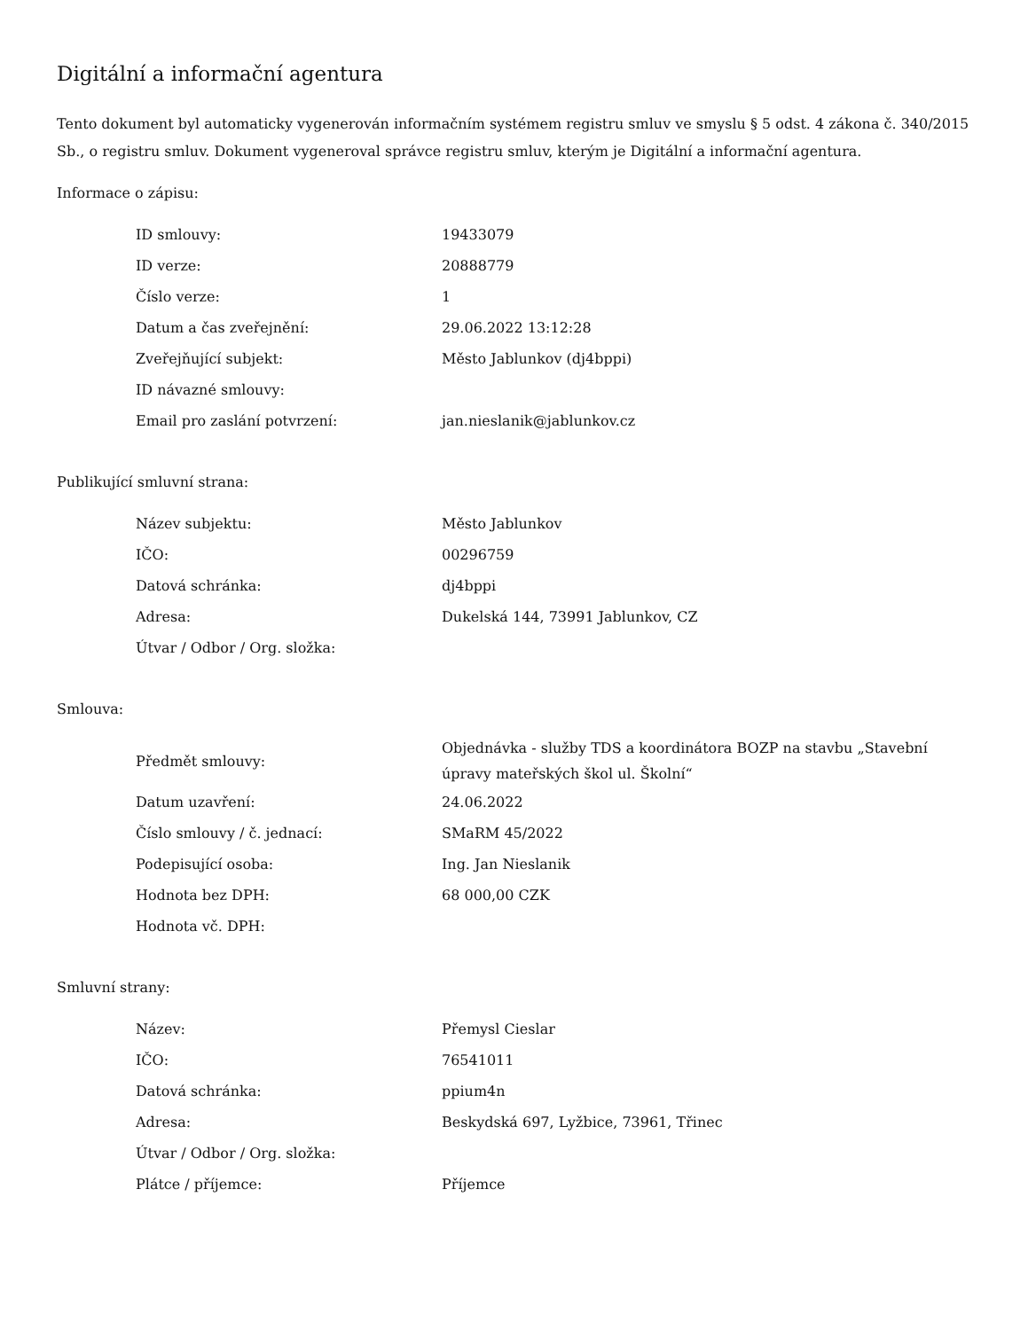Digitální a informační agentura
Tento dokument byl automaticky vygenerován informačním systémem registru smluv ve smyslu § 5 odst. 4 zákona č. 340/2015 Sb., o registru smluv. Dokument vygeneroval správce registru smluv, kterým je Digitální a informační agentura.
Informace o zápisu:
| ID smlouvy: | 19433079 |
| ID verze: | 20888779 |
| Číslo verze: | 1 |
| Datum a čas zveřejnění: | 29.06.2022 13:12:28 |
| Zveřejňující subjekt: | Město Jablunkov (dj4bppi) |
| ID návazné smlouvy: | |
| Email pro zaslání potvrzení: | jan.nieslanik@jablunkov.cz |
Publikující smluvní strana:
| Název subjektu: | Město Jablunkov |
| IČO: | 00296759 |
| Datová schránka: | dj4bppi |
| Adresa: | Dukelská 144, 73991 Jablunkov, CZ |
| Útvar / Odbor / Org. složka: | |
Smlouva:
| Předmět smlouvy: | Objednávka - služby TDS a koordinátora BOZP na stavbu „Stavební úpravy mateřských škol ul. Školní“ |
| Datum uzavření: | 24.06.2022 |
| Číslo smlouvy / č. jednací: | SMaRM 45/2022 |
| Podepisující osoba: | Ing. Jan Nieslanik |
| Hodnota bez DPH: | 68 000,00 CZK |
| Hodnota vč. DPH: | |
Smluvní strany:
| Název: | Přemysl Cieslar |
| IČO: | 76541011 |
| Datová schránka: | ppium4n |
| Adresa: | Beskydská 697, Lyžbice, 73961, Třinec |
| Útvar / Odbor / Org. složka: | |
| Plátce / příjemce: | Příjemce |